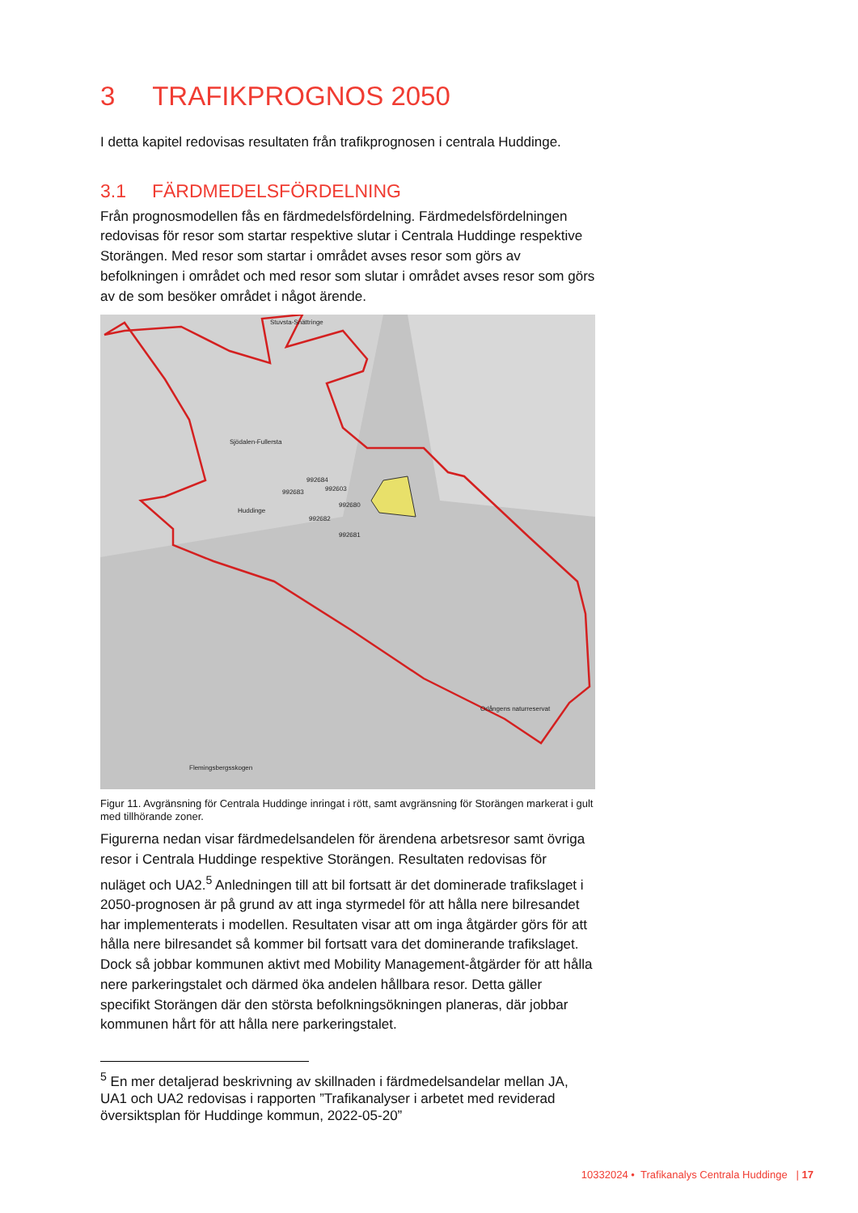3 TRAFIKPROGNOS 2050
I detta kapitel redovisas resultaten från trafikprognosen i centrala Huddinge.
3.1 FÄRDMEDELSFÖRDELNING
Från prognosmodellen fås en färdmedelsfördelning. Färdmedelsfördelningen redovisas för resor som startar respektive slutar i Centrala Huddinge respektive Storängen. Med resor som startar i området avses resor som görs av befolkningen i området och med resor som slutar i området avses resor som görs av de som besöker området i något ärende.
992684
992683
992603
992680
992682
992681
Huddinge
Sjödalen-Fullersta
Stuvsta-Snättringe
Flemingsbergsskogen
Orlångens naturreservat
Figur 11. Avgränsning för Centrala Huddinge inringat i rött, samt avgränsning för Storängen markerat i gult med tillhörande zoner.
Figurerna nedan visar färdmedelsandelen för ärendena arbetsresor samt övriga resor i Centrala Huddinge respektive Storängen. Resultaten redovisas för nuläget och UA2.<sup>5</sup> Anledningen till att bil fortsatt är det dominerade trafikslaget i 2050-prognosen är på grund av att inga styrmedel för att hålla nere bilresandet har implementerats i modellen. Resultaten visar att om inga åtgärder görs för att hålla nere bilresandet så kommer bil fortsatt vara det dominerande trafikslaget. Dock så jobbar kommunen aktivt med Mobility Management-åtgärder för att hålla nere parkeringstalet och därmed öka andelen hållbara resor. Detta gäller specifikt Storängen där den största befolkningsökningen planeras, där jobbar kommunen hårt för att hålla nere parkeringstalet.
<sup>5</sup> En mer detaljerad beskrivning av skillnaden i färdmedelsandelar mellan JA, UA1 och UA2 redovisas i rapporten ”Trafikanalyser i arbetet med reviderad översiktsplan för Huddinge kommun, 2022-05-20”
10332024 • Trafikanalys Centrala Huddinge | 17